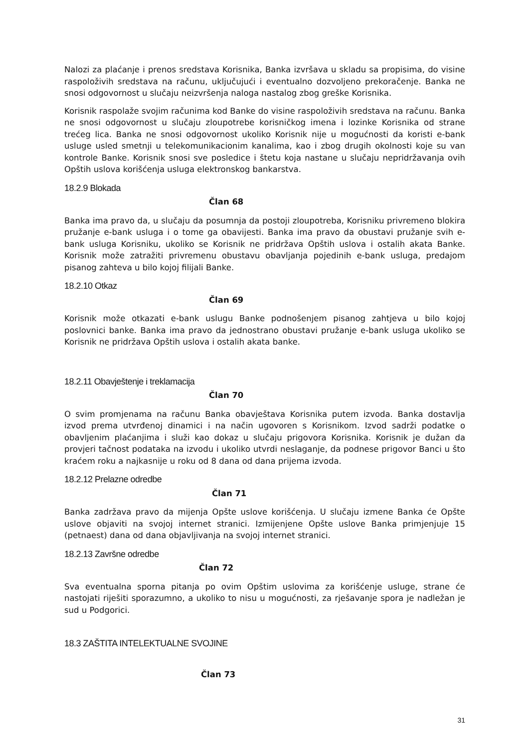Nalozi za plaćanje i prenos sredstava Korisnika, Banka izvršava u skladu sa propisima, do visine raspoloživih sredstava na računu, uključujući i eventualno dozvoljeno prekoračenje. Banka ne snosi odgovornost u slučaju neizvršenja naloga nastalog zbog greške Korisnika.
Korisnik raspolaže svojim računima kod Banke do visine raspoloživih sredstava na računu. Banka ne snosi odgovornost u slučaju zloupotrebe korisničkog imena i lozinke Korisnika od strane trećeg lica. Banka ne snosi odgovornost ukoliko Korisnik nije u mogućnosti da koristi e-bank usluge usled smetnji u telekomunikacionim kanalima, kao i zbog drugih okolnosti koje su van kontrole Banke. Korisnik snosi sve posledice i štetu koja nastane u slučaju nepridržavanja ovih Opštih uslova korišćenja usluga elektronskog bankarstva.
18.2.9 Blokada
Član 68
Banka ima pravo da, u slučaju da posumnja da postoji zloupotreba, Korisniku privremeno blokira pružanje e-bank usluga i o tome ga obavijesti. Banka ima pravo da obustavi pružanje svih e-bank usluga Korisniku, ukoliko se Korisnik ne pridržava Opštih uslova i ostalih akata Banke. Korisnik može zatražiti privremenu obustavu obavljanja pojedinih e-bank usluga, predajom pisanog zahteva u bilo kojoj filijali Banke.
18.2.10 Otkaz
Član 69
Korisnik može otkazati e-bank uslugu Banke podnošenjem pisanog zahtjeva u bilo kojoj poslovnici banke. Banka ima pravo da jednostrano obustavi pružanje e-bank usluga ukoliko se Korisnik ne pridržava Opštih uslova i ostalih akata banke.
18.2.11 Obavještenje i treklamacija
Član 70
O svim promjenama na računu Banka obavještava Korisnika putem izvoda. Banka dostavlja izvod prema utvrđenoj dinamici i na način ugovoren s Korisnikom. Izvod sadrži podatke o obavljenim plaćanjima i služi kao dokaz u slučaju prigovora Korisnika. Korisnik je dužan da provjeri tačnost podataka na izvodu i ukoliko utvrdi neslaganje, da podnese prigovor Banci u što kraćem roku a najkasnije u roku od 8 dana od dana prijema izvoda.
18.2.12 Prelazne odredbe
Član 71
Banka zadržava pravo da mijenja Opšte uslove korišćenja. U slučaju izmene Banka će Opšte uslove objaviti na svojoj internet stranici. Izmijenjene Opšte uslove Banka primjenjuje 15 (petnaest) dana od dana objavljivanja na svojoj internet stranici.
18.2.13 Završne odredbe
Član 72
Sva eventualna sporna pitanja po ovim Opštim uslovima za korišćenje usluge, strane će nastojati riješiti sporazumno, a ukoliko to nisu u mogućnosti, za rješavanje spora je nadležan je sud u Podgorici.
18.3 ZAŠTITA INTELEKTUALNE SVOJINE
Član 73
31